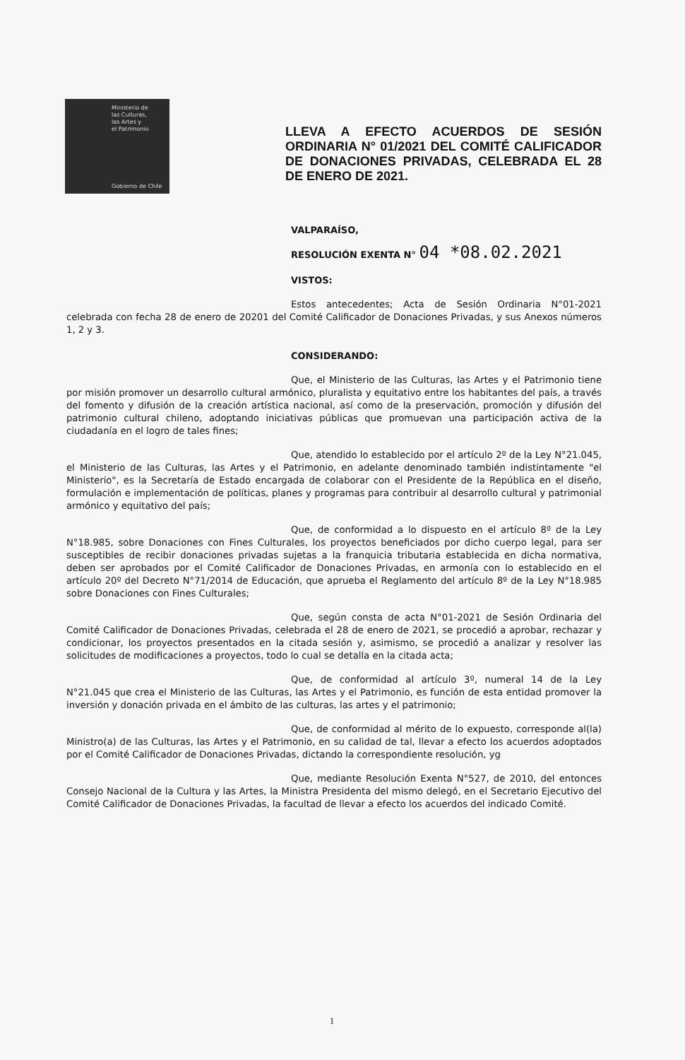Ministerio de
las Culturas,
las Artes y
el Patrimonio
Gobierno de Chile
LLEVA A EFECTO ACUERDOS DE SESIÓN ORDINARIA N° 01/2021 DEL COMITÉ CALIFICADOR DE DONACIONES PRIVADAS, CELEBRADA EL 28 DE ENERO DE 2021.
VALPARAÍSO,
RESOLUCIÓN EXENTA N° 04 *08.02.2021
VISTOS:
Estos antecedentes; Acta de Sesión Ordinaria N°01-2021 celebrada con fecha 28 de enero de 20201 del Comité Calificador de Donaciones Privadas, y sus Anexos números 1, 2 y 3.
CONSIDERANDO:
Que, el Ministerio de las Culturas, las Artes y el Patrimonio tiene por misión promover un desarrollo cultural armónico, pluralista y equitativo entre los habitantes del país, a través del fomento y difusión de la creación artística nacional, así como de la preservación, promoción y difusión del patrimonio cultural chileno, adoptando iniciativas públicas que promuevan una participación activa de la ciudadanía en el logro de tales fines;
Que, atendido lo establecido por el artículo 2º de la Ley N°21.045, el Ministerio de las Culturas, las Artes y el Patrimonio, en adelante denominado también indistintamente "el Ministerio", es la Secretaría de Estado encargada de colaborar con el Presidente de la República en el diseño, formulación e implementación de políticas, planes y programas para contribuir al desarrollo cultural y patrimonial armónico y equitativo del país;
Que, de conformidad a lo dispuesto en el artículo 8º de la Ley N°18.985, sobre Donaciones con Fines Culturales, los proyectos beneficiados por dicho cuerpo legal, para ser susceptibles de recibir donaciones privadas sujetas a la franquicia tributaria establecida en dicha normativa, deben ser aprobados por el Comité Calificador de Donaciones Privadas, en armonía con lo establecido en el artículo 20º del Decreto N°71/2014 de Educación, que aprueba el Reglamento del artículo 8º de la Ley N°18.985 sobre Donaciones con Fines Culturales;
Que, según consta de acta N°01-2021 de Sesión Ordinaria del Comité Calificador de Donaciones Privadas, celebrada el 28 de enero de 2021, se procedió a aprobar, rechazar y condicionar, los proyectos presentados en la citada sesión y, asimismo, se procedió a analizar y resolver las solicitudes de modificaciones a proyectos, todo lo cual se detalla en la citada acta;
Que, de conformidad al artículo 3º, numeral 14 de la Ley N°21.045 que crea el Ministerio de las Culturas, las Artes y el Patrimonio, es función de esta entidad promover la inversión y donación privada en el ámbito de las culturas, las artes y el patrimonio;
Que, de conformidad al mérito de lo expuesto, corresponde al(la) Ministro(a) de las Culturas, las Artes y el Patrimonio, en su calidad de tal, llevar a efecto los acuerdos adoptados por el Comité Calificador de Donaciones Privadas, dictando la correspondiente resolución, yg
Que, mediante Resolución Exenta N°527, de 2010, del entonces Consejo Nacional de la Cultura y las Artes, la Ministra Presidenta del mismo delegó, en el Secretario Ejecutivo del Comité Calificador de Donaciones Privadas, la facultad de llevar a efecto los acuerdos del indicado Comité.
1